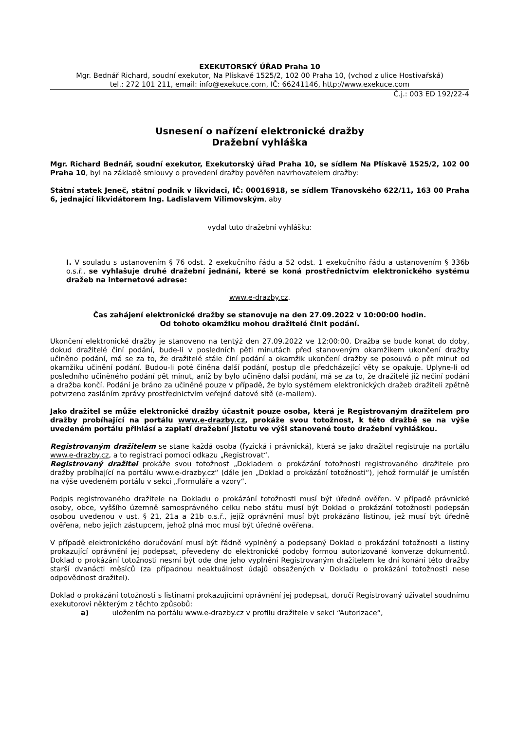EXEKUTORSKÝ ÚŘAD Praha 10
Mgr. Bednář Richard, soudní exekutor, Na Plískavě 1525/2, 102 00 Praha 10, (vchod z ulice Hostivařská)
tel.: 272 101 211, email: info@exekuce.com, IČ: 66241146, http://www.exekuce.com
Č.j.: 003 ED 192/22-4
Usnesení o nařízení elektronické dražby
Dražební vyhláška
Mgr. Richard Bednář, soudní exekutor, Exekutorský úřad Praha 10, se sídlem Na Plískavě 1525/2, 102 00 Praha 10, byl na základě smlouvy o provedení dražby pověřen navrhovatelem dražby:
Státní statek Jeneč, státní podnik v likvidaci, IČ: 00016918, se sídlem Třanovského 622/11, 163 00 Praha 6, jednající likvidátorem Ing. Ladislavem Vilimovským, aby
vydal tuto dražební vyhlášku:
I. V souladu s ustanovením § 76 odst. 2 exekučního řádu a 52 odst. 1 exekučního řádu a ustanovením § 336b o.s.ř., se vyhlašuje druhé dražební jednání, které se koná prostřednictvím elektronického systému dražeb na internetové adrese:
www.e-drazby.cz.
Čas zahájení elektronické dražby se stanovuje na den 27.09.2022 v 10:00:00 hodin.
Od tohoto okamžiku mohou dražitelé činit podání.
Ukončení elektronické dražby je stanoveno na tentýž den 27.09.2022 ve 12:00:00. Dražba se bude konat do doby, dokud dražitelé činí podání, bude-li v posledních pěti minutách před stanoveným okamžikem ukončení dražby učiněno podání, má se za to, že dražitelé stále činí podání a okamžik ukončení dražby se posouvá o pět minut od okamžiku učinění podání. Budou-li poté činěna další podání, postup dle předcházející věty se opakuje. Uplyne-li od posledního učiněného podání pět minut, aniž by bylo učiněno další podání, má se za to, že dražitelé již nečiní podání a dražba končí. Podání je bráno za učiněné pouze v případě, že bylo systémem elektronických dražeb dražiteli zpětně potvrzeno zasláním zprávy prostřednictvím veřejné datové sítě (e-mailem).
Jako dražitel se může elektronické dražby účastnit pouze osoba, která je Registrovaným dražitelem pro dražby probíhající na portálu www.e-drazby.cz, prokáže svou totožnost, k této dražbě se na výše uvedeném portálu přihlásí a zaplatí dražební jistotu ve výši stanovené touto dražební vyhláškou.
Registrovaným dražitelem se stane každá osoba (fyzická i právnická), která se jako dražitel registruje na portálu www.e-drazby.cz, a to registrací pomocí odkazu „Registrovat“.
Registrovaný dražitel prokáže svou totožnost „Dokladem o prokázání totožnosti registrovaného dražitele pro dražby probíhající na portálu www.e-drazby.cz“ (dále jen „Doklad o prokázání totožnosti“), jehož formulář je umístěn na výše uvedeném portálu v sekci „Formuláře a vzory“.
Podpis registrovaného dražitele na Dokladu o prokázání totožnosti musí být úředně ověřen. V případě právnické osoby, obce, vyššího územně samosprávného celku nebo státu musí být Doklad o prokázání totožnosti podepsán osobou uvedenou v ust. § 21, 21a a 21b o.s.ř., jejíž oprávnění musí být prokázáno listinou, jež musí být úředně ověřena, nebo jejich zástupcem, jehož plná moc musí být úředně ověřena.
V případě elektronického doručování musí být řádně vyplněný a podepsaný Doklad o prokázání totožnosti a listiny prokazující oprávnění jej podepsat, převedeny do elektronické podoby formou autorizované konverze dokumentů. Doklad o prokázání totožnosti nesmí být ode dne jeho vyplnění Registrovaným dražitelem ke dni konání této dražby starší dvanácti měsíců (za případnou neaktuálnost údajů obsažených v Dokladu o prokázání totožnosti nese odpovědnost dražitel).
Doklad o prokázání totožnosti s listinami prokazujícími oprávnění jej podepsat, doručí Registrovaný uživatel soudnímu exekutorovi některým z těchto způsobů:
a) uložením na portálu www.e-drazby.cz v profilu dražitele v sekci “Autorizace“,